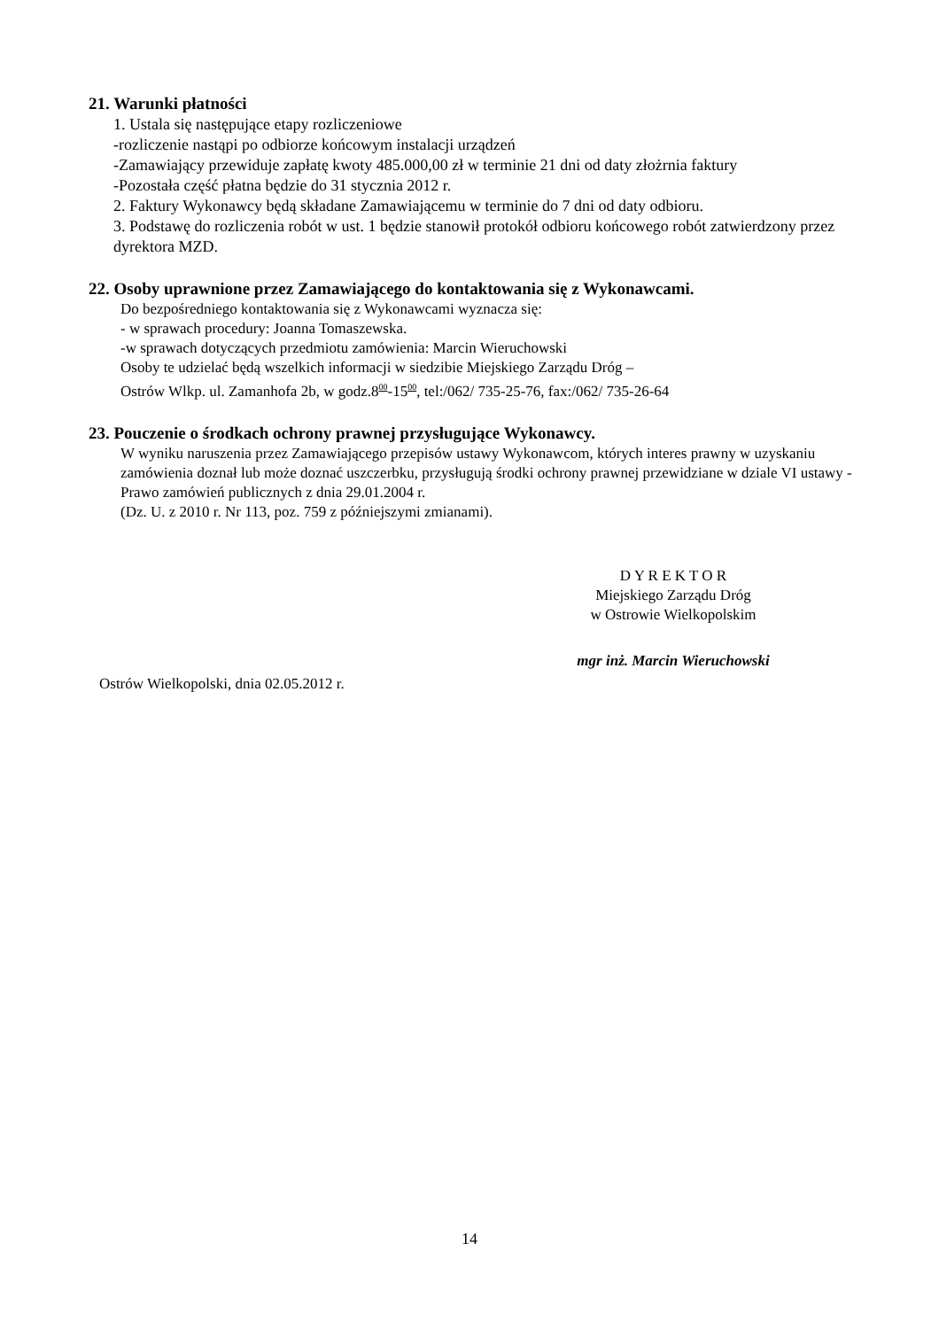21. Warunki płatności
1. Ustala się następujące etapy rozliczeniowe
- rozliczenie nastąpi po odbiorze końcowym instalacji urządzeń
- Zamawiający przewiduje zapłatę kwoty 485.000,00 zł w terminie 21 dni od daty złożrnia faktury
- Pozostała część płatna będzie do 31 stycznia 2012 r.
2. Faktury Wykonawcy będą składane Zamawiającemu w terminie do 7 dni od daty odbioru.
3. Podstawę do rozliczenia robót w ust. 1 będzie stanowił protokół odbioru końcowego robót zatwierdzony przez dyrektora MZD.
22. Osoby uprawnione przez Zamawiającego do kontaktowania się z Wykonawcami.
Do bezpośredniego kontaktowania się z Wykonawcami wyznacza się:
- w sprawach procedury: Joanna Tomaszewska.
-w sprawach dotyczących przedmiotu zamówienia: Marcin Wieruchowski
Osoby te udzielać będą wszelkich informacji w siedzibie Miejskiego Zarządu Dróg –
Ostrów Wlkp. ul. Zamanhofa 2b, w godz.8<sup>00</sup>-15<sup>00</sup>, tel:/062/ 735-25-76, fax:/062/ 735-26-64
23. Pouczenie o środkach ochrony prawnej przysługujące Wykonawcy.
W wyniku naruszenia przez Zamawiającego przepisów ustawy Wykonawcom, których interes prawny w uzyskaniu zamówienia doznał lub może doznać uszczerbku, przysługują środki ochrony prawnej przewidziane w dziale VI ustawy - Prawo zamówień publicznych z dnia 29.01.2004 r.
(Dz. U. z 2010 r. Nr 113, poz. 759 z późniejszymi zmianami).
D Y R E K T O R
Miejskiego Zarządu Dróg
w Ostrowie Wielkopolskim
mgr inż. Marcin Wieruchowski
Ostrów Wielkopolski, dnia 02.05.2012 r.
14